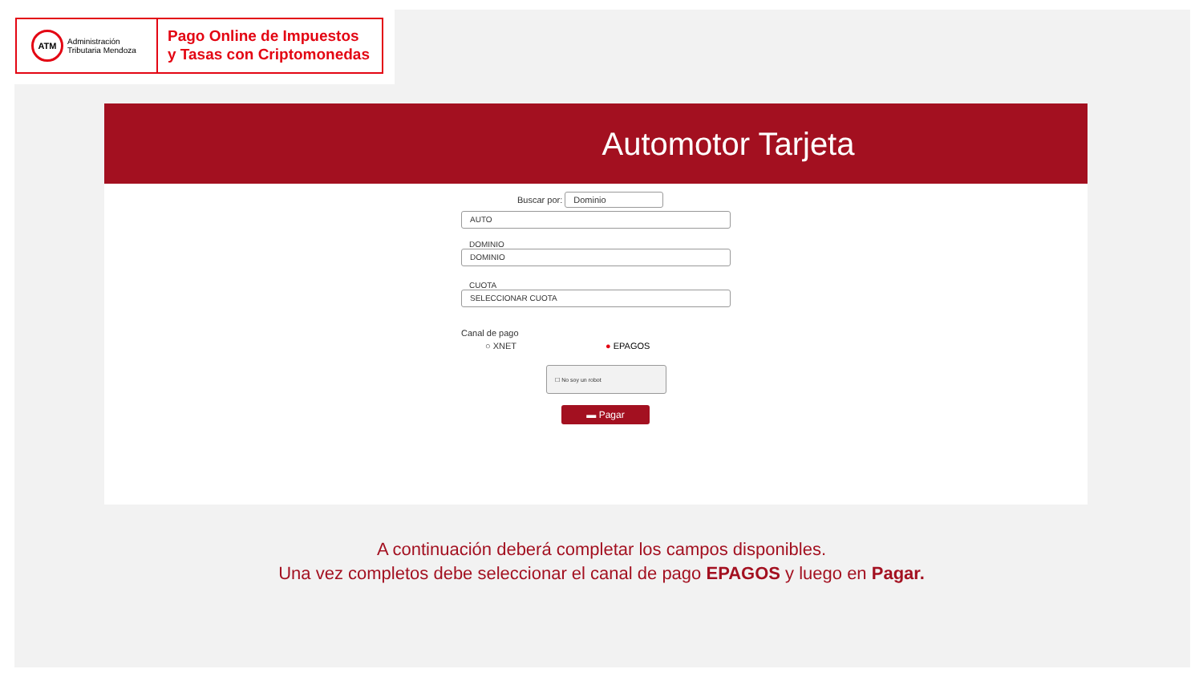ATM
Administración
Tributaria Mendoza
Pago Online de Impuestos
y Tasas con Criptomonedas
Automotor Tarjeta
Buscar por: Dominio
AUTO
DOMINIO
DOMINIO
CUOTA
SELECCIONAR CUOTA
Canal de pago
○ XNET ● EPAGOS
☐ No soy un robot
▬ Pagar
A continuación deberá completar los campos disponibles.
Una vez completos debe seleccionar el canal de pago EPAGOS y luego en Pagar.